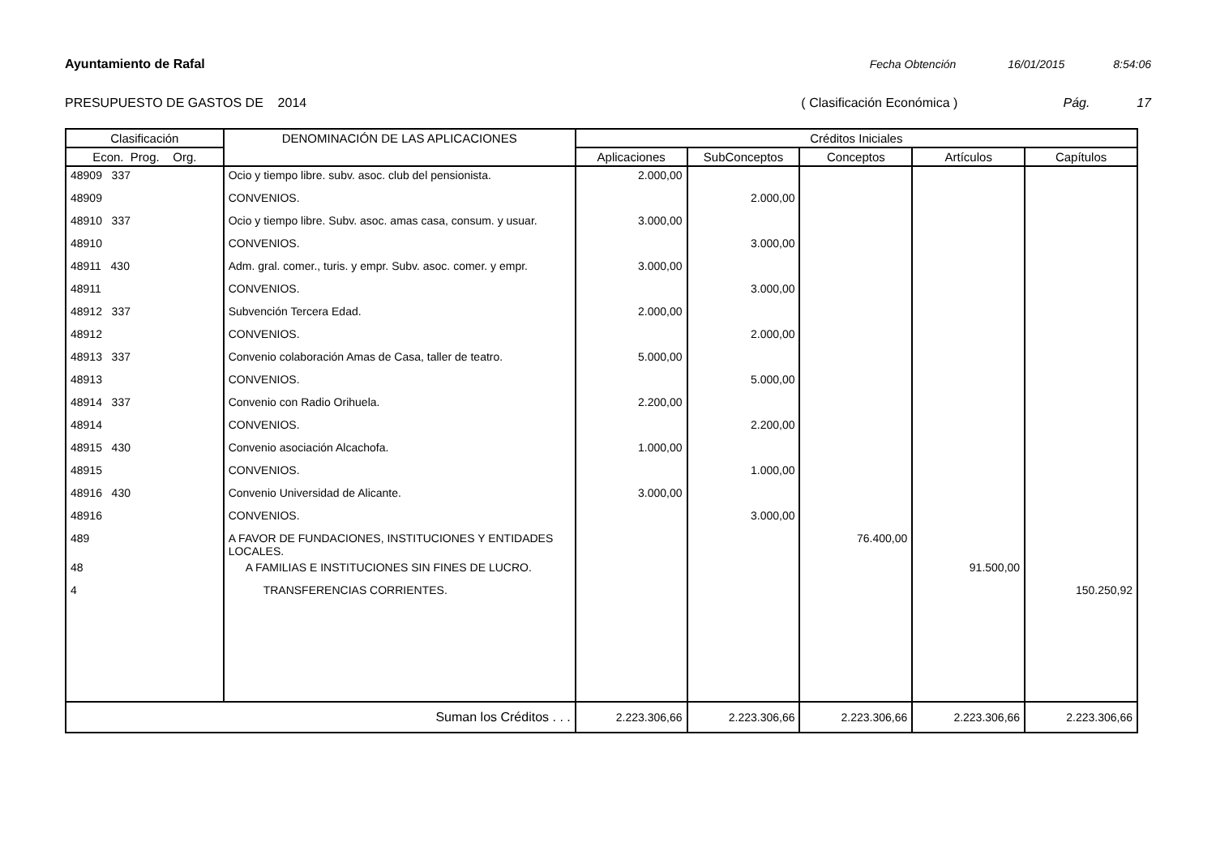Ayuntamiento de Rafal Fecha Obtención 16/01/2015 8:54:06
PRESUPUESTO DE GASTOS DE 2014 ( Clasificación Económica ) Pág. 17
| Clasificación | DENOMINACIÓN DE LAS APLICACIONES | Créditos Iniciales | | | | |
| --- | --- | --- | --- | --- | --- | --- |
| Econ. Prog. Org. | | Aplicaciones | SubConceptos | Conceptos | Artículos | Capítulos |
| 48909 337 | Ocio y tiempo libre. subv. asoc. club del pensionista. | 2.000,00 | | | | |
| 48909 | CONVENIOS. | | 2.000,00 | | | |
| 48910 337 | Ocio y tiempo libre. Subv. asoc. amas casa, consum. y usuar. | 3.000,00 | | | | |
| 48910 | CONVENIOS. | | 3.000,00 | | | |
| 48911 430 | Adm. gral. comer., turis. y empr. Subv. asoc. comer. y empr. | 3.000,00 | | | | |
| 48911 | CONVENIOS. | | 3.000,00 | | | |
| 48912 337 | Subvención Tercera Edad. | 2.000,00 | | | | |
| 48912 | CONVENIOS. | | 2.000,00 | | | |
| 48913 337 | Convenio colaboración Amas de Casa, taller de teatro. | 5.000,00 | | | | |
| 48913 | CONVENIOS. | | 5.000,00 | | | |
| 48914 337 | Convenio con Radio Orihuela. | 2.200,00 | | | | |
| 48914 | CONVENIOS. | | 2.200,00 | | | |
| 48915 430 | Convenio asociación Alcachofa. | 1.000,00 | | | | |
| 48915 | CONVENIOS. | | 1.000,00 | | | |
| 48916 430 | Convenio Universidad de Alicante. | 3.000,00 | | | | |
| 48916 | CONVENIOS. | | 3.000,00 | | | |
| 489 | A FAVOR DE FUNDACIONES, INSTITUCIONES Y ENTIDADES LOCALES. | | | 76.400,00 | | |
| 48 | A FAMILIAS E INSTITUCIONES SIN FINES DE LUCRO. | | | | 91.500,00 | |
| 4 | TRANSFERENCIAS CORRIENTES. | | | | | 150.250,92 |
| Suman los Créditos . . . | | 2.223.306,66 | 2.223.306,66 | 2.223.306,66 | 2.223.306,66 | 2.223.306,66 |